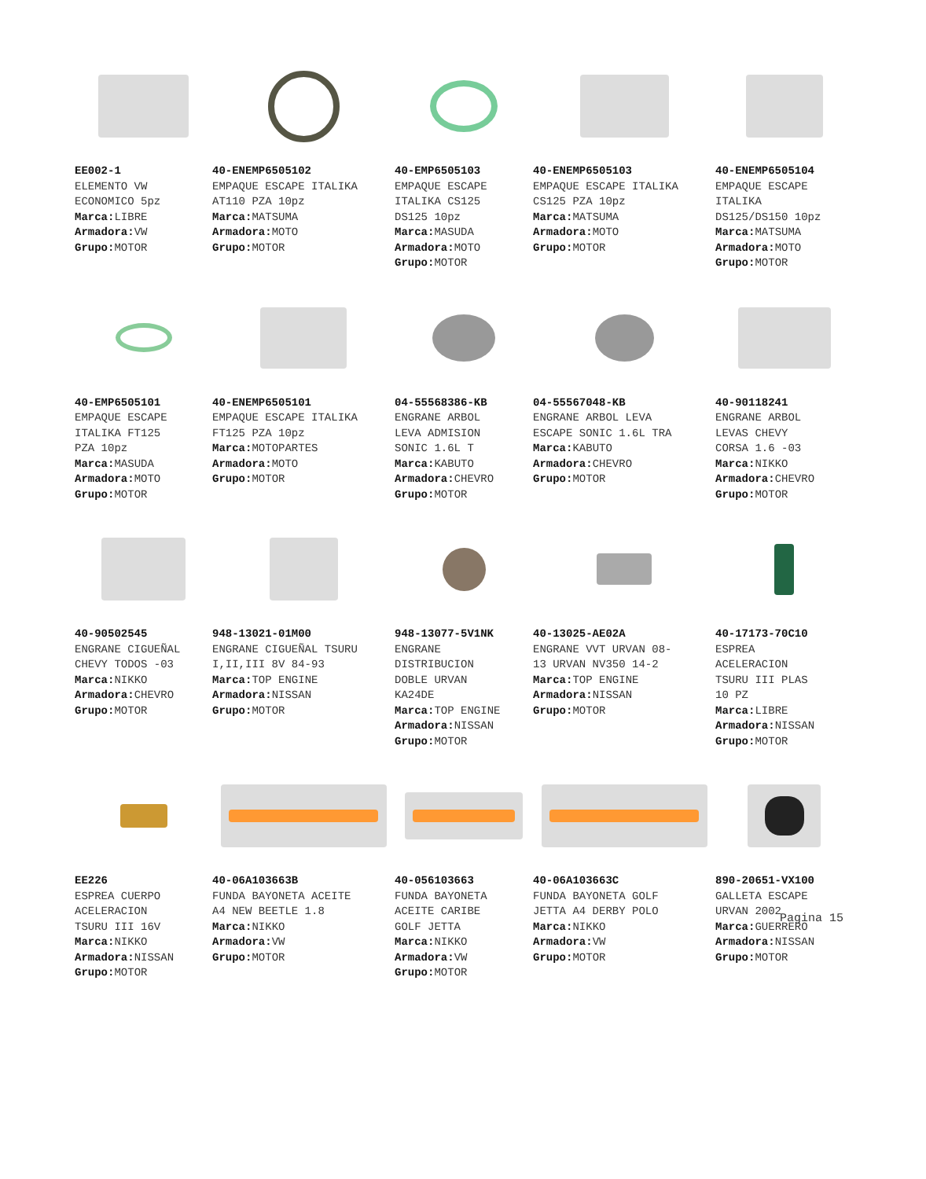EE002-1
ELEMENTO VW
ECONOMICO 5pz
Marca: LIBRE
Armadora: VW
Grupo: MOTOR
40-ENEMP6505102
EMPAQUE ESCAPE ITALIKA
AT110 PZA 10pz
Marca: MATSUMA
Armadora: MOTO
Grupo: MOTOR
40-EMP6505103
EMPAQUE ESCAPE
ITALIKA CS125
DS125 10pz
Marca: MASUDA
Armadora: MOTO
Grupo: MOTOR
40-ENEMP6505103
EMPAQUE ESCAPE ITALIKA
CS125 PZA 10pz
Marca: MATSUMA
Armadora: MOTO
Grupo: MOTOR
40-ENEMP6505104
EMPAQUE ESCAPE
ITALIKA
DS125/DS150 10pz
Marca: MATSUMA
Armadora: MOTO
Grupo: MOTOR
40-EMP6505101
EMPAQUE ESCAPE
ITALIKA FT125
PZA 10pz
Marca: MASUDA
Armadora: MOTO
Grupo: MOTOR
40-ENEMP6505101
EMPAQUE ESCAPE ITALIKA
FT125 PZA 10pz
Marca: MOTOPARTES
Armadora: MOTO
Grupo: MOTOR
04-55568386-KB
ENGRANE ARBOL
LEVA ADMISION
SONIC 1.6L T
Marca: KABUTO
Armadora: CHEVRO
Grupo: MOTOR
04-55567048-KB
ENGRANE ARBOL LEVA
ESCAPE SONIC 1.6L TRA
Marca: KABUTO
Armadora: CHEVRO
Grupo: MOTOR
40-90118241
ENGRANE ARBOL
LEVAS CHEVY
CORSA 1.6 -03
Marca: NIKKO
Armadora: CHEVRO
Grupo: MOTOR
40-90502545
ENGRANE CIGUEÑAL
CHEVY TODOS -03
Marca: NIKKO
Armadora: CHEVRO
Grupo: MOTOR
948-13021-01M00
ENGRANE CIGUEÑAL TSURU
I,II,III 8V 84-93
Marca: TOP ENGINE
Armadora: NISSAN
Grupo: MOTOR
948-13077-5V1NK
ENGRANE
DISTRIBUCION
DOBLE URVAN
KA24DE
Marca: TOP ENGINE
Armadora: NISSAN
Grupo: MOTOR
40-13025-AE02A
ENGRANE VVT URVAN 08-
13 URVAN NV350 14-2
Marca: TOP ENGINE
Armadora: NISSAN
Grupo: MOTOR
40-17173-70C10
ESPREA
ACELERACION
TSURU III PLAS
10 PZ
Marca: LIBRE
Armadora: NISSAN
Grupo: MOTOR
EE226
ESPREA CUERPO
ACELERACION
TSURU III 16V
Marca: NIKKO
Armadora: NISSAN
Grupo: MOTOR
40-06A103663B
FUNDA BAYONETA ACEITE
A4 NEW BEETLE 1.8
Marca: NIKKO
Armadora: VW
Grupo: MOTOR
40-056103663
FUNDA BAYONETA
ACEITE CARIBE
GOLF JETTA
Marca: NIKKO
Armadora: VW
Grupo: MOTOR
40-06A103663C
FUNDA BAYONETA GOLF
JETTA A4 DERBY POLO
Marca: NIKKO
Armadora: VW
Grupo: MOTOR
890-20651-VX100
GALLETA ESCAPE
URVAN 2002
Marca: GUERRERO
Armadora: NISSAN
Grupo: MOTOR
Pagina 15